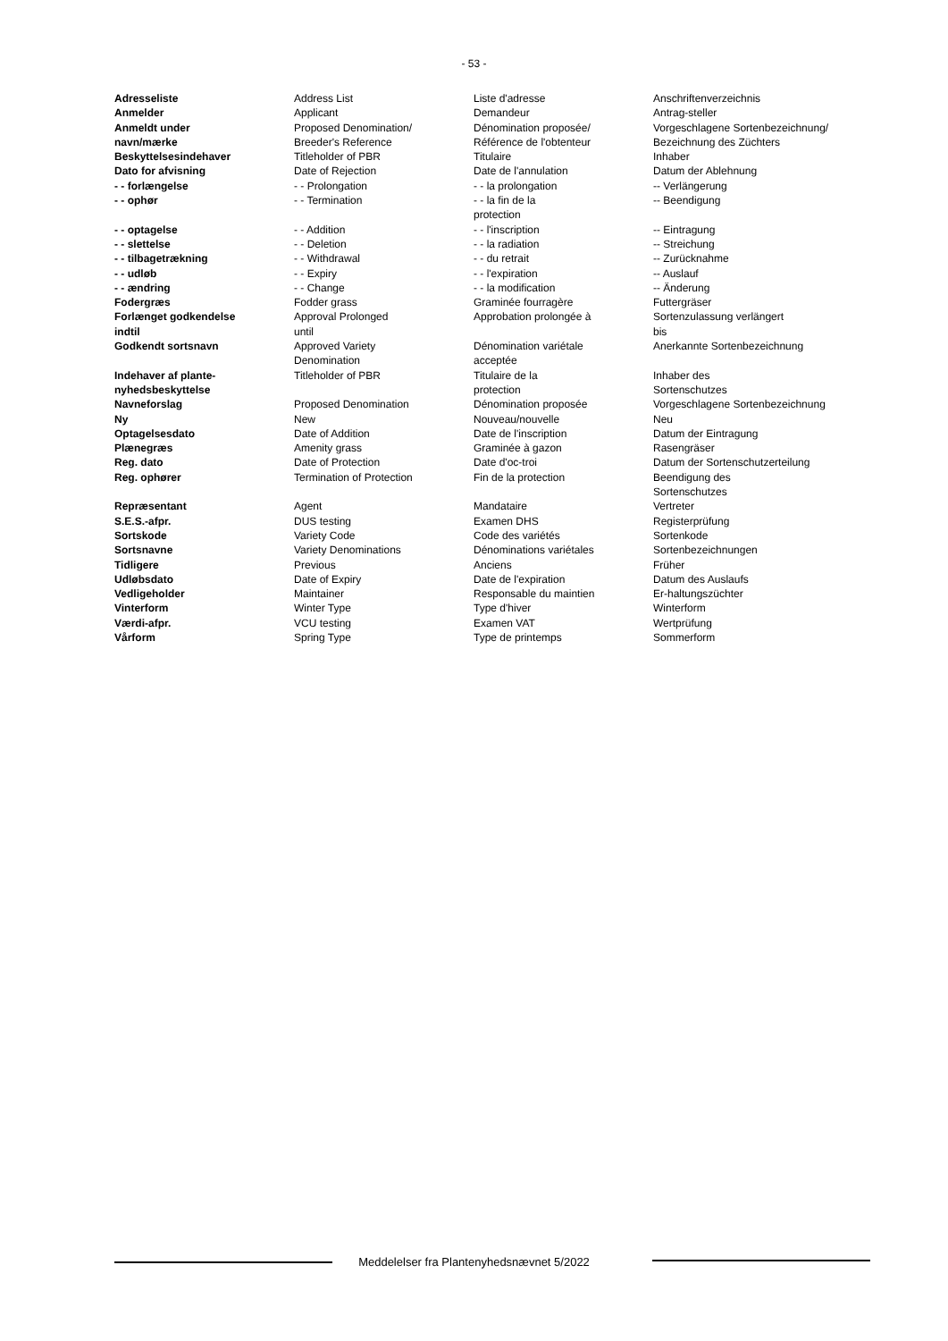- 53 -
| Adresseliste | Address List | Liste d'adresse | Anschriftenverzeichnis |
| Anmelder | Applicant | Demandeur | Antrag-steller |
| Anmeldt under navn/mærke | Proposed Denomination/ Breeder's Reference | Dénomination proposée/ Référence de l'obtenteur | Vorgeschlagene Sortenbezeichnung/ Bezeichnung des Züchters |
| Beskyttelsesindehaver | Titleholder of PBR | Titulaire | Inhaber |
| Dato for afvisning | Date of Rejection | Date de l'annulation | Datum der Ablehnung |
| - - forlængelse | - - Prolongation | - - la prolongation | -- Verlängerung |
| - - ophør | - - Termination | - - la fin de la protection | -- Beendigung |
| - - optagelse | - - Addition | - - l'inscription | -- Eintragung |
| - - slettelse | - - Deletion | - - la radiation | -- Streichung |
| - - tilbagetrækning | - - Withdrawal | - - du retrait | -- Zurücknahme |
| - - udløb | - - Expiry | - - l'expiration | -- Auslauf |
| - - ændring | - - Change | - - la modification | -- Änderung |
| Fodergræs | Fodder grass | Graminée fourragère | Futtergräser |
| Forlænget godkendelse indtil | Approval Prolonged until | Approbation prolongée à | Sortenzulassung verlängert bis |
| Godkendt sortsnavn | Approved Variety Denomination | Dénomination variétale acceptée | Anerkannte Sortenbezeichnung |
| Indehaver af plante- nyhedsbeskyttelse | Titleholder of PBR | Titulaire de la protection | Inhaber des Sortenschutzes |
| Navneforslag | Proposed Denomination | Dénomination proposée | Vorgeschlagene Sortenbezeichnung |
| Ny | New | Nouveau/nouvelle | Neu |
| Optagelsesdato | Date of Addition | Date de l'inscription | Datum der Eintragung |
| Plænegræs | Amenity grass | Graminée à gazon | Rasengräser |
| Reg. dato | Date of Protection | Date d'oc-troi | Datum der Sortenschutzerteilung |
| Reg. ophører | Termination of Protection | Fin de la protection | Beendigung des Sortenschutzes |
| Repræsentant | Agent | Mandataire | Vertreter |
| S.E.S.-afpr. | DUS testing | Examen DHS | Registerprüfung |
| Sortskode | Variety Code | Code des variétés | Sortenkode |
| Sortsnavne | Variety Denominations | Dénominations variétales | Sortenbezeichnungen |
| Tidligere | Previous | Anciens | Früher |
| Udløbsdato | Date of Expiry | Date de l'expiration | Datum des Auslaufs |
| Vedligeholder | Maintainer | Responsable du maintien | Er-haltungszüchter |
| Vinterform | Winter Type | Type d'hiver | Winterform |
| Værdi-afpr. | VCU testing | Examen VAT | Wertprüfung |
| Vårform | Spring Type | Type de printemps | Sommerform |
Meddelelser fra Plantenyhedsnævnet 5/2022